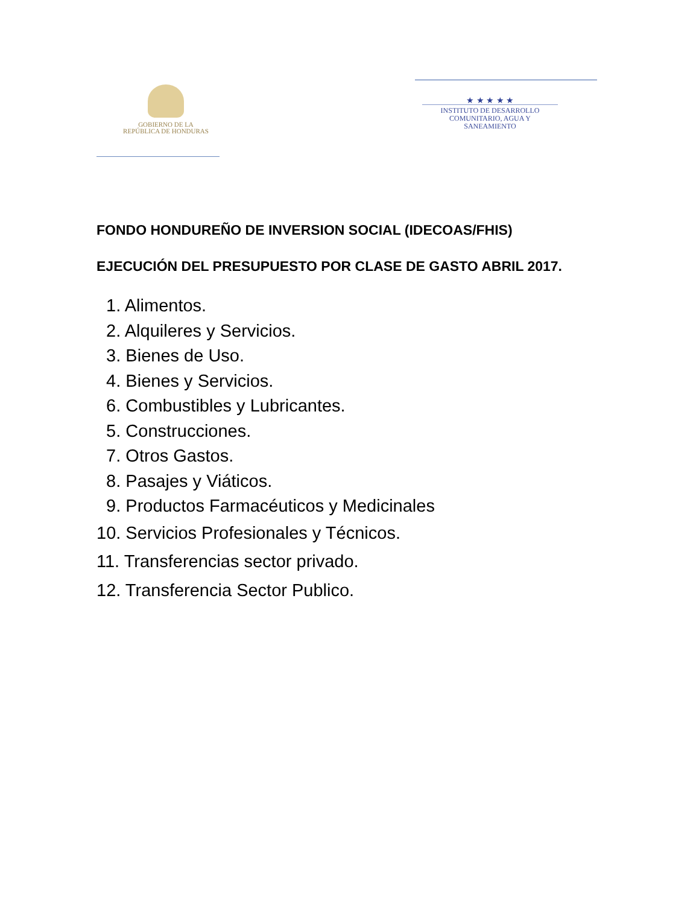GOBIERNO DE LA
REPÚBLICA DE HONDURAS
★ ★ ★ ★ ★
INSTITUTO DE DESARROLLO
COMUNITARIO, AGUA Y
SANEAMIENTO
FONDO HONDUREÑO DE INVERSION SOCIAL (IDECOAS/FHIS)
EJECUCIÓN DEL PRESUPUESTO POR CLASE DE GASTO ABRIL 2017.
1. Alimentos.
2. Alquileres y Servicios.
3. Bienes de Uso.
4. Bienes y Servicios.
6. Combustibles y Lubricantes.
5. Construcciones.
7. Otros Gastos.
8. Pasajes y Viáticos.
9. Productos Farmacéuticos y Medicinales
10. Servicios Profesionales y Técnicos.
11. Transferencias sector privado.
12. Transferencia Sector Publico.